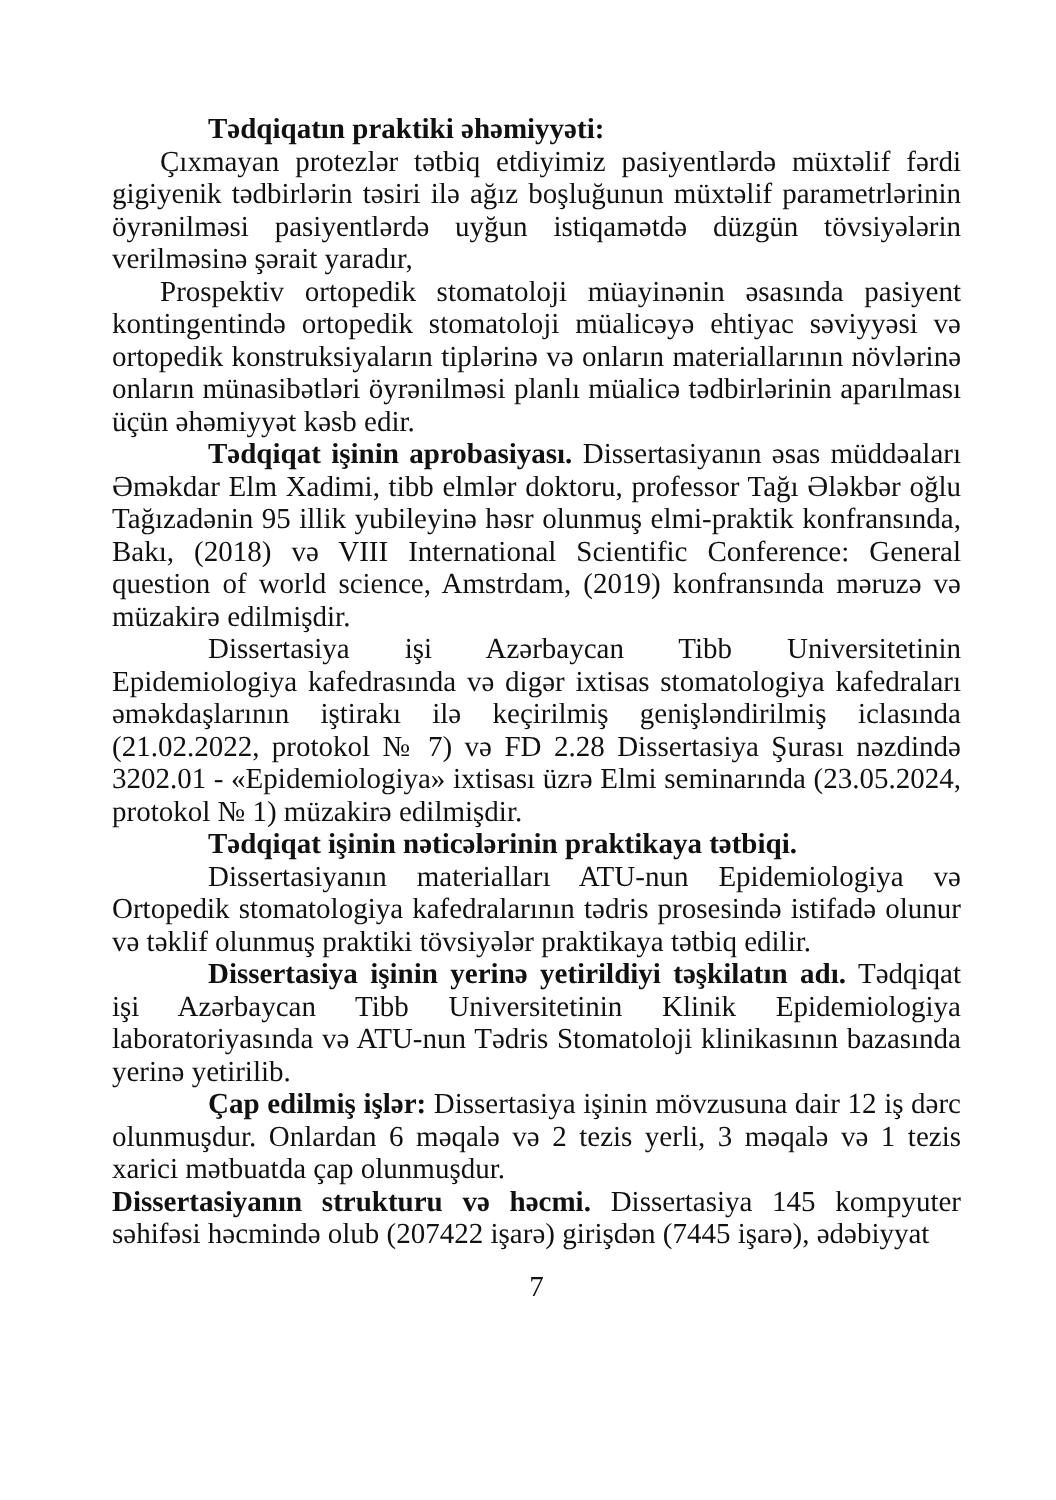Tədqiqatın praktiki əhəmiyyəti:
Çıxmayan protezlər tətbiq etdiyimiz pasiyentlərdə müxtəlif fərdi gigiyenik tədbirlərin təsiri ilə ağız boşluğunun müxtəlif parametrlərinin öyrənilməsi pasiyentlərdə uyğun istiqamətdə düzgün tövsiyələrin verilməsinə şərait yaradır,
Prospektiv ortopedik stomatoloji müayinənin əsasında pasiyent kontingentində ortopedik stomatoloji müalicəyə ehtiyac səviyyəsi və ortopedik konstruksiyaların tiplərinə və onların materiallarının növlərinə onların münasibətləri öyrənilməsi planlı müalicə tədbirlərinin aparılması üçün əhəmiyyət kəsb edir.
Tədqiqat işinin aprobasiyası. Dissertasiyanın əsas müddəaları Əməkdar Elm Xadimi, tibb elmlər doktoru, professor Tağı Ələkbər oğlu Tağızadənin 95 illik yubileyinə həsr olunmuş elmi-praktik konfransında, Bakı, (2018) və VIII International Scientific Conference: General question of world science, Amstrdam, (2019) konfransında məruzə və müzakirə edilmişdir.
Dissertasiya işi Azərbaycan Tibb Universitetinin Epidemiologiya kafedrasında və digər ixtisas stomatologiya kafedraları əməkdaşlarının iştirakı ilə keçirilmiş genişləndirilmiş iclasında (21.02.2022, protokol № 7) və FD 2.28 Dissertasiya Şurası nəzdində 3202.01 - «Epidemiologiya» ixtisası üzrə Elmi seminarında (23.05.2024, protokol № 1) müzakirə edilmişdir.
Tədqiqat işinin nəticələrinin praktikaya tətbiqi.
Dissertasiyanın materialları ATU-nun Epidemiologiya və Ortopedik stomatologiya kafedralarının tədris prosesində istifadə olunur və təklif olunmuş praktiki tövsiyələr praktikaya tətbiq edilir.
Dissertasiya işinin yerinə yetirildiyi təşkilatın adı. Tədqiqat işi Azərbaycan Tibb Universitetinin Klinik Epidemiologiya laboratoriyasında və ATU-nun Tədris Stomatoloji klinikasının bazasında yerinə yetirilib.
Çap edilmiş işlər: Dissertasiya işinin mövzusuna dair 12 iş dərc olunmuşdur. Onlardan 6 məqalə və 2 tezis yerli, 3 məqalə və 1 tezis xarici mətbuatda çap olunmuşdur.
Dissertasiyanın strukturu və həcmi. Dissertasiya 145 kompyuter səhifəsi həcmində olub (207422 işarə) girişdən (7445 işarə), ədəbiyyat
7